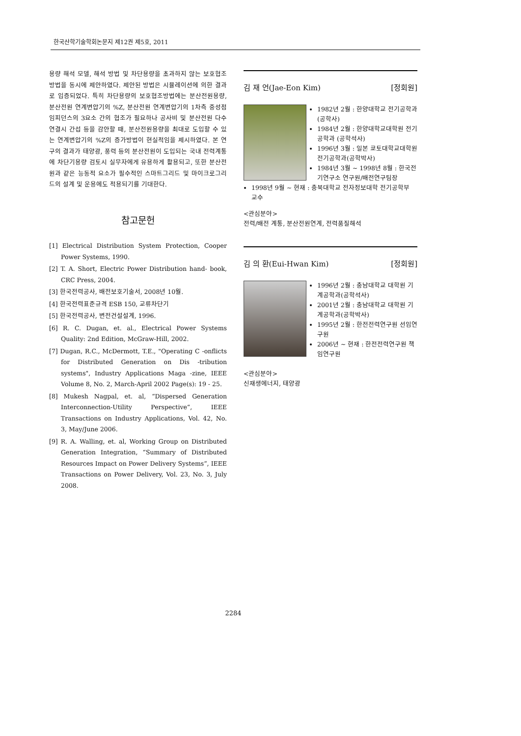한국산학기술학회논문지 제12권 제5호, 2011
용량 해석 모델, 해석 방법 및 차단용량을 초과하지 않는 보호협조방법을 동시에 제안하였다. 제안된 방법은 시뮬레이션에 의한 결과로 입증되었다. 특히 차단용량의 보호협조방법에는 분산전원용량, 분산전원 연계변압기의 %Z, 분산전원 연계변압기의 1차측 중성점 임피던스의 3요소 간의 협조가 필요하나 공사비 및 분산전원 다수 연결시 간섭 등을 감안할 때, 분산전원용량을 최대로 도입할 수 있는 연계변압기의 %Z의 증가방법이 현실적임을 제시하였다. 본 연구의 결과가 태양광, 풍력 등의 분산전원이 도입되는 국내 전력계통에 차단기용량 검토시 실무자에게 유용하게 활용되고, 또한 분산전원과 같은 능동적 요소가 필수적인 스마트그리드 및 마이크로그리드의 설계 및 운용에도 적용되기를 기대한다.
참고문헌
[1] Electrical Distribution System Protection, Cooper Power Systems, 1990.
[2] T. A. Short, Electric Power Distribution hand- book, CRC Press, 2004.
[3] 한국전력공사, 배전보호기술서, 2008년 10월.
[4] 한국전력표준규격 ESB 150, 교류차단기
[5] 한국전력공사, 변전건설설계, 1996.
[6] R. C. Dugan, et. al., Electrical Power Systems Quality: 2nd Edition, McGraw-Hill, 2002.
[7] Dugan, R.C., McDermott, T.E., "Operating C -onflicts for Distributed Generation on Dis -tribution systems", Industry Applications Maga -zine, IEEE Volume 8, No. 2, March-April 2002 Page(s): 19 - 25.
[8] Mukesh Nagpal, et. al, “Dispersed Generation Interconnection-Utility Perspective“, IEEE Transactions on Industry Applications, Vol. 42, No. 3, May/June 2006.
[9] R. A. Walling, et. al, Working Group on Distributed Generation Integration, “Summary of Distributed Resources Impact on Power Delivery Systems“, IEEE Transactions on Power Delivery, Vol. 23, No. 3, July 2008.
김 재 언(Jae-Eon Kim) [정회원]
1982년 2월 : 한양대학교 전기공학과 (공학사)
1984년 2월 : 한양대학교대학원 전기공학과 (공학석사)
1996년 3월 : 일본 쿄토대학교대학원 전기공학과(공학박사)
1984년 3월 ~ 1998년 8월 : 한국전기연구소 연구원/배전연구팀장
1998년 9월 ~ 현재 : 충북대학교 전자정보대학 전기공학부 교수
<관심분야>
전력/배전 계통, 분산전원연계, 전력품질해석
김 의 환(Eui-Hwan Kim) [정회원]
1996년 2월 : 충남대학교 대학원 기계공학과(공학석사)
2001년 2월 : 충남대학교 대학원 기계공학과(공학박사)
1995년 2월 : 한전전력연구원 선임연구원
2006년 ~ 현재 : 한전전력연구원 책임연구원
<관심분야>
신재생에너지, 태양광
2284